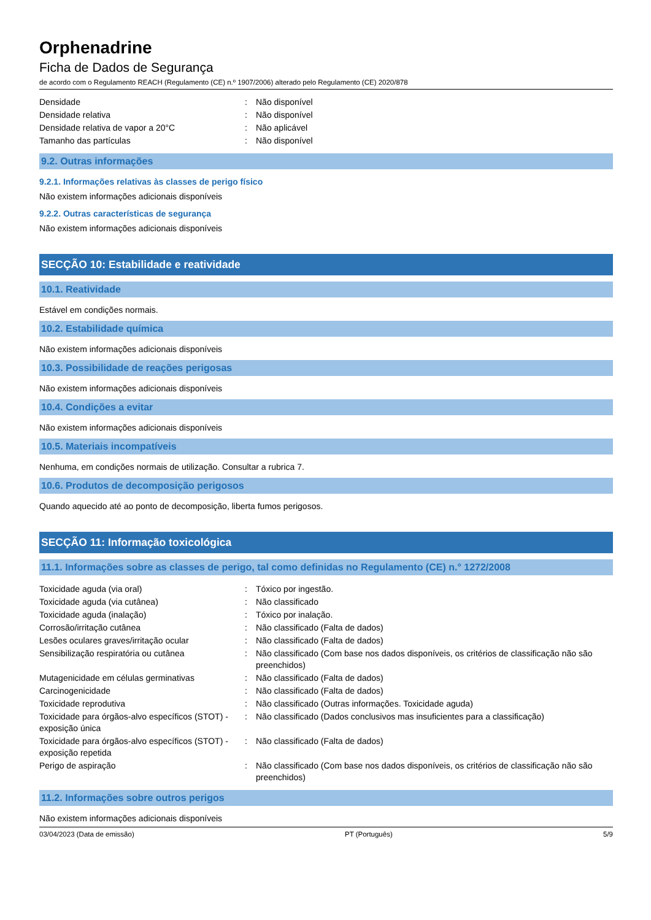Orphenadrine
Ficha de Dados de Segurança
de acordo com o Regulamento REACH (Regulamento (CE) n.º 1907/2006) alterado pelo Regulamento (CE) 2020/878
| Densidade | : | Não disponível |
| Densidade relativa | : | Não disponível |
| Densidade relativa de vapor a 20°C | : | Não aplicável |
| Tamanho das partículas | : | Não disponível |
9.2. Outras informações
9.2.1. Informações relativas às classes de perigo físico
Não existem informações adicionais disponíveis
9.2.2. Outras características de segurança
Não existem informações adicionais disponíveis
SECÇÃO 10: Estabilidade e reatividade
10.1. Reatividade
Estável em condições normais.
10.2. Estabilidade química
Não existem informações adicionais disponíveis
10.3. Possibilidade de reações perigosas
Não existem informações adicionais disponíveis
10.4. Condições a evitar
Não existem informações adicionais disponíveis
10.5. Materiais incompatíveis
Nenhuma, em condições normais de utilização. Consultar a rubrica 7.
10.6. Produtos de decomposição perigosos
Quando aquecido até ao ponto de decomposição, liberta fumos perigosos.
SECÇÃO 11: Informação toxicológica
11.1. Informações sobre as classes de perigo, tal como definidas no Regulamento (CE) n.° 1272/2008
| Toxicidade aguda (via oral) | : | Tóxico por ingestão. |
| Toxicidade aguda (via cutânea) | : | Não classificado |
| Toxicidade aguda (inalação) | : | Tóxico por inalação. |
| Corrosão/irritação cutânea | : | Não classificado (Falta de dados) |
| Lesões oculares graves/irritação ocular | : | Não classificado (Falta de dados) |
| Sensibilização respiratória ou cutânea | : | Não classificado (Com base nos dados disponíveis, os critérios de classificação não são preenchidos) |
| Mutagenicidade em células germinativas | : | Não classificado (Falta de dados) |
| Carcinogenicidade | : | Não classificado (Falta de dados) |
| Toxicidade reprodutiva | : | Não classificado (Outras informações. Toxicidade aguda) |
| Toxicidade para órgãos-alvo específicos (STOT) - exposição única | : | Não classificado (Dados conclusivos mas insuficientes para a classificação) |
| Toxicidade para órgãos-alvo específicos (STOT) - exposição repetida | : | Não classificado (Falta de dados) |
| Perigo de aspiração | : | Não classificado (Com base nos dados disponíveis, os critérios de classificação não são preenchidos) |
11.2. Informações sobre outros perigos
Não existem informações adicionais disponíveis
03/04/2023 (Data de emissão) PT (Português) 5/9